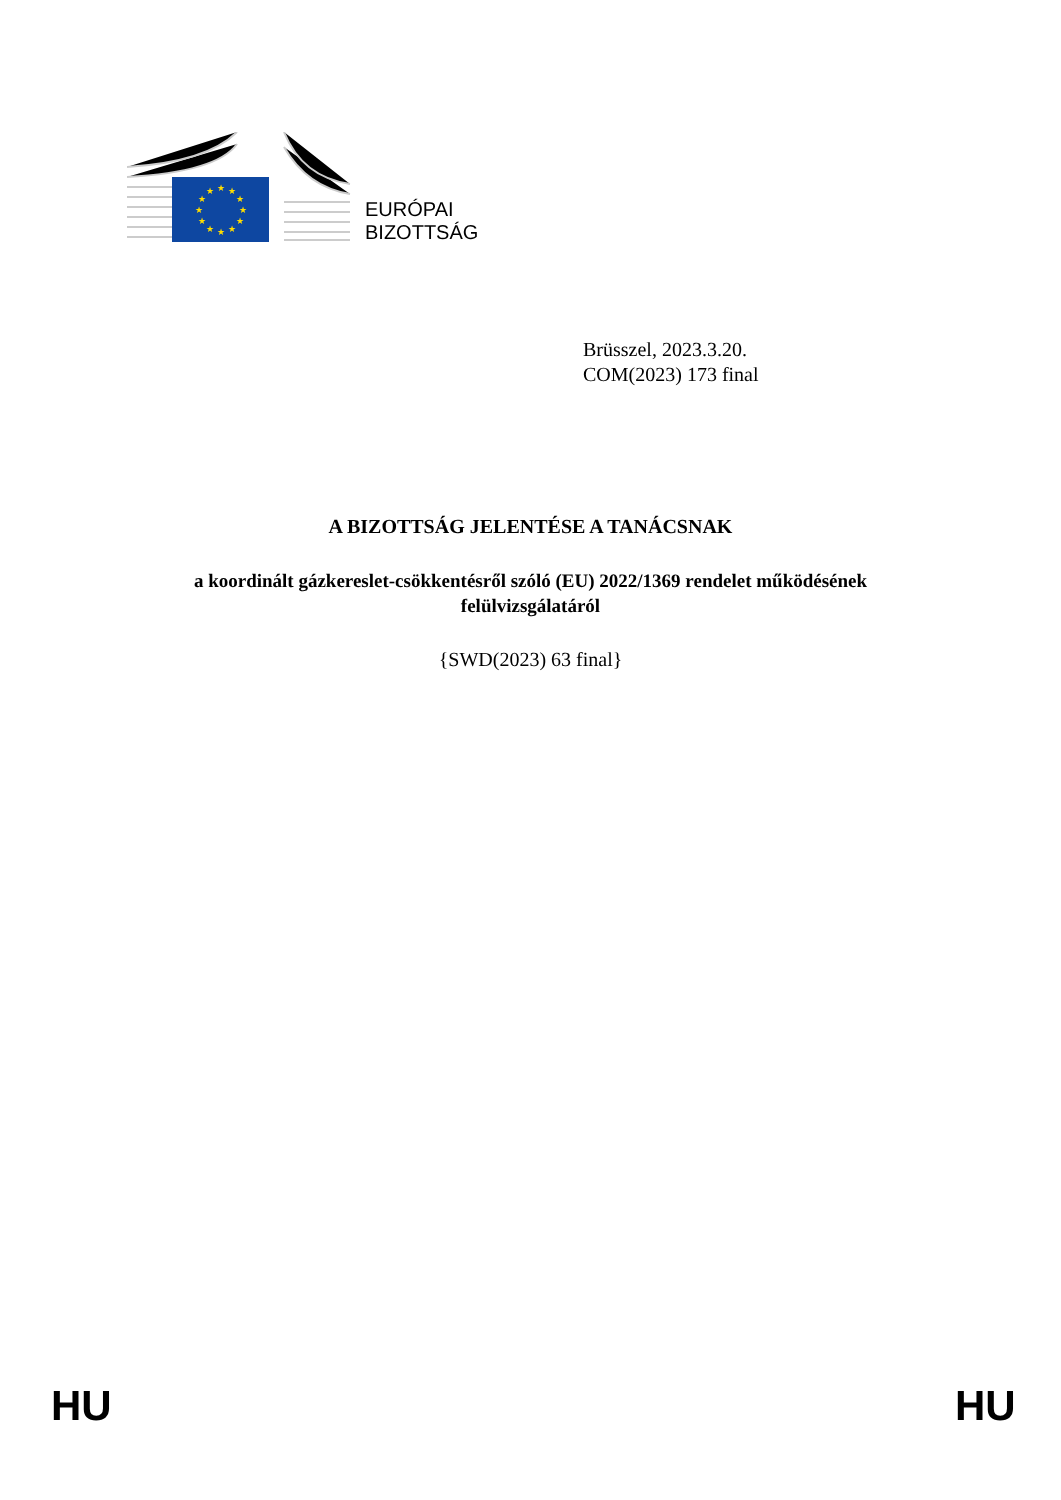★
★
★
★
★
★
★
★
★
★
★
★
EURÓPAI
BIZOTTSÁG
Brüsszel, 2023.3.20.
COM(2023) 173 final
A BIZOTTSÁG JELENTÉSE A TANÁCSNAK
a koordinált gázkereslet-csökkentésről szóló (EU) 2022/1369 rendelet működésének
felülvizsgálatáról
{SWD(2023) 63 final}
HU HU